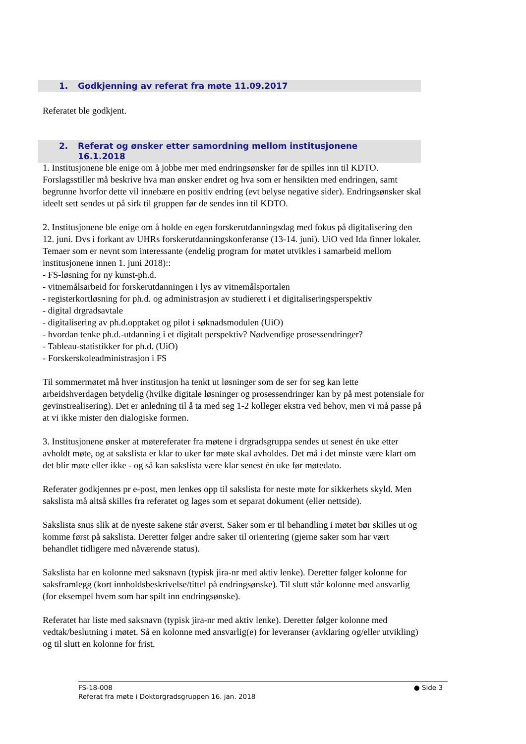1. Godkjenning av referat fra møte 11.09.2017
Referatet ble godkjent.
2. Referat og ønsker etter samordning mellom institusjonene
16.1.2018
1. Institusjonene ble enige om å jobbe mer med endringsønsker før de spilles inn til KDTO. Forslagsstiller må beskrive hva man ønsker endret og hva som er hensikten med endringen, samt begrunne hvorfor dette vil innebære en positiv endring (evt belyse negative sider). Endringsønsker skal ideelt sett sendes ut på sirk til gruppen før de sendes inn til KDTO.
2. Institusjonene ble enige om å holde en egen forskerutdanningsdag med fokus på digitalisering den 12. juni. Dvs i forkant av UHRs forskerutdanningskonferanse (13-14. juni). UiO ved Ida finner lokaler. Temaer som er nevnt som interessante (endelig program for møtet utvikles i samarbeid mellom institusjonene innen 1. juni 2018)::
- FS-løsning for ny kunst-ph.d.
- vitnemålsarbeid for forskerutdanningen i lys av vitnemålsportalen
- registerkortløsning for ph.d. og administrasjon av studierett i et digitaliseringsperspektiv
- digital drgradsavtale
- digitalisering av ph.d.opptaket og pilot i søknadsmodulen (UiO)
- hvordan tenke ph.d.-utdanning i et digitalt perspektiv? Nødvendige prosessendringer?
- Tableau-statistikker for ph.d. (UiO)
- Forskerskoleadministrasjon i FS
Til sommermøtet må hver institusjon ha tenkt ut løsninger som de ser for seg kan lette arbeidshverdagen betydelig (hvilke digitale løsninger og prosessendringer kan by på mest potensiale for gevinstrealisering). Det er anledning til å ta med seg 1-2 kolleger ekstra ved behov, men vi må passe på at vi ikke mister den dialogiske formen.
3. Institusjonene ønsker at møtereferater fra møtene i drgradsgruppa sendes ut senest én uke etter avholdt møte, og at sakslista er klar to uker før møte skal avholdes. Det må i det minste være klart om det blir møte eller ikke - og så kan sakslista være klar senest én uke før møtedato.
Referater godkjennes pr e-post, men lenkes opp til sakslista for neste møte for sikkerhets skyld. Men sakslista må altså skilles fra referatet og lages som et separat dokument (eller nettside).
Sakslista snus slik at de nyeste sakene står øverst. Saker som er til behandling i møtet bør skilles ut og komme først på sakslista. Deretter følger andre saker til orientering (gjerne saker som har vært behandlet tidligere med nåværende status).
Sakslista har en kolonne med saksnavn (typisk jira-nr med aktiv lenke). Deretter følger kolonne for saksframlegg (kort innholdsbeskrivelse/tittel på endringsønske). Til slutt står kolonne med ansvarlig (for eksempel hvem som har spilt inn endringsønske).
Referatet har liste med saksnavn (typisk jira-nr med aktiv lenke). Deretter følger kolonne med vedtak/beslutning i møtet. Så en kolonne med ansvarlig(e) for leveranser (avklaring og/eller utvikling) og til slutt en kolonne for frist.
● Side 3 FS-18-008
Referat fra møte i Doktorgradsgruppen 16. jan. 2018